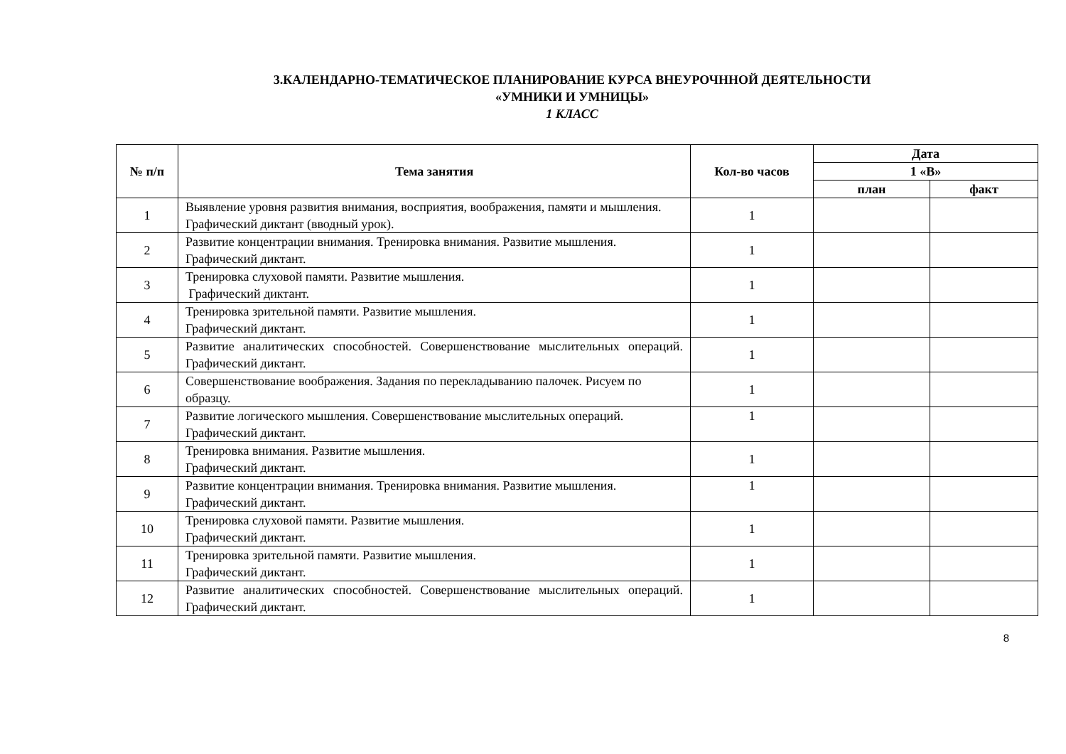3.КАЛЕНДАРНО-ТЕМАТИЧЕСКОЕ ПЛАНИРОВАНИЕ КУРСА ВНЕУРОЧННОЙ ДЕЯТЕЛЬНОСТИ
«УМНИКИ И УМНИЦЫ»
1 КЛАСС
| № п/п | Тема занятия | Кол-во часов | Дата | |
| --- | --- | --- | --- | --- |
| | | | 1 «В» | |
| | | | план | факт |
| 1 | Выявление уровня развития внимания, восприятия, воображения, памяти и мышления. Графический диктант (вводный урок). | 1 | | |
| 2 | Развитие концентрации внимания. Тренировка внимания. Развитие мышления. Графический диктант. | 1 | | |
| 3 | Тренировка слуховой памяти. Развитие мышления. Графический диктант. | 1 | | |
| 4 | Тренировка зрительной памяти. Развитие мышления. Графический диктант. | 1 | | |
| 5 | Развитие аналитических способностей. Совершенствование мыслительных операций. Графический диктант. | 1 | | |
| 6 | Совершенствование воображения. Задания по перекладыванию палочек. Рисуем по образцу. | 1 | | |
| 7 | Развитие логического мышления. Совершенствование мыслительных операций. Графический диктант. | 1 | | |
| 8 | Тренировка внимания. Развитие мышления. Графический диктант. | 1 | | |
| 9 | Развитие концентрации внимания. Тренировка внимания. Развитие мышления. Графический диктант. | 1 | | |
| 10 | Тренировка слуховой памяти. Развитие мышления. Графический диктант. | 1 | | |
| 11 | Тренировка зрительной памяти. Развитие мышления. Графический диктант. | 1 | | |
| 12 | Развитие аналитических способностей. Совершенствование мыслительных операций. Графический диктант. | 1 | | |
8